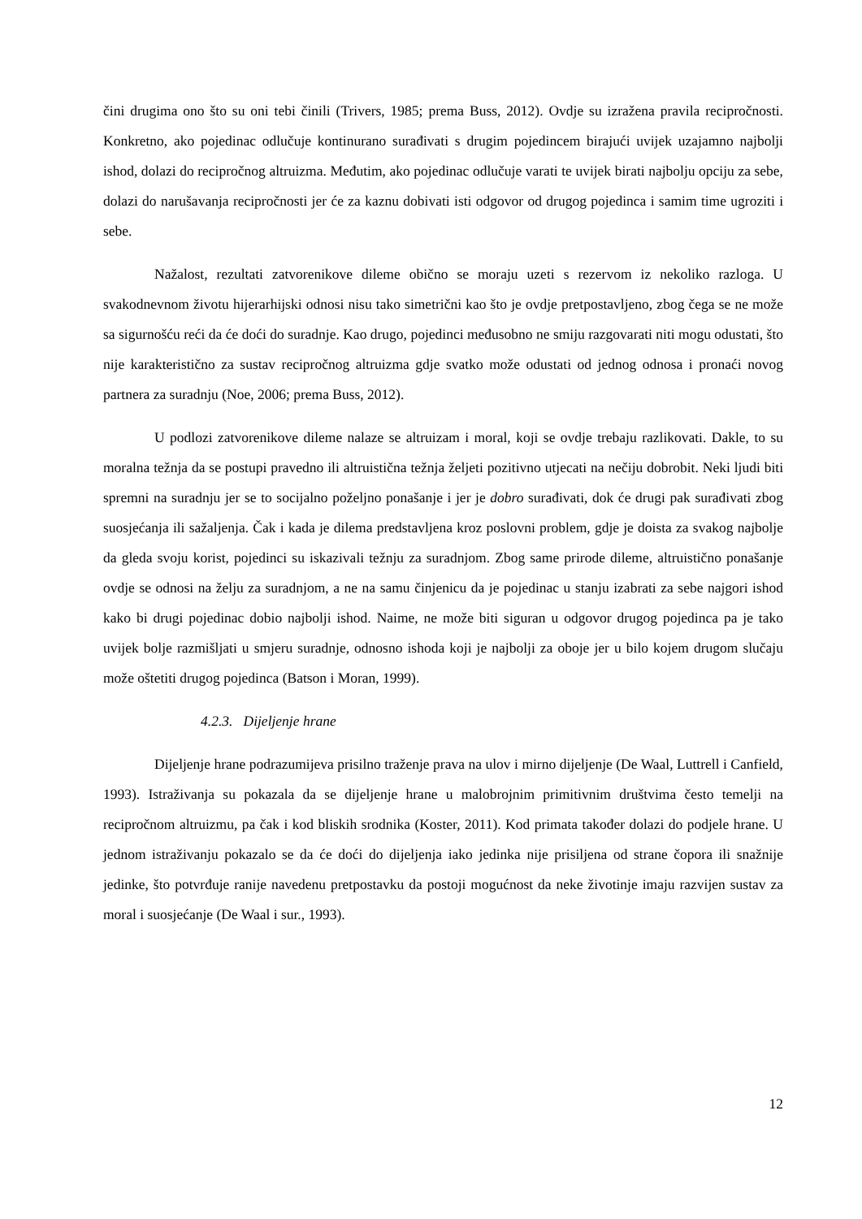čini drugima ono što su oni tebi činili (Trivers, 1985; prema Buss, 2012). Ovdje su izražena pravila recipročnosti. Konkretno, ako pojedinac odlučuje kontinurano surađivati s drugim pojedincem birajući uvijek uzajamno najbolji ishod, dolazi do recipročnog altruizma. Međutim, ako pojedinac odlučuje varati te uvijek birati najbolju opciju za sebe, dolazi do narušavanja recipročnosti jer će za kaznu dobivati isti odgovor od drugog pojedinca i samim time ugroziti i sebe.
Nažalost, rezultati zatvorenikove dileme obično se moraju uzeti s rezervom iz nekoliko razloga. U svakodnevnom životu hijerarhijski odnosi nisu tako simetrični kao što je ovdje pretpostavljeno, zbog čega se ne može sa sigurnošću reći da će doći do suradnje. Kao drugo, pojedinci međusobno ne smiju razgovarati niti mogu odustati, što nije karakteristično za sustav recipročnog altruizma gdje svatko može odustati od jednog odnosa i pronaći novog partnera za suradnju (Noe, 2006; prema Buss, 2012).
U podlozi zatvorenikove dileme nalaze se altruizam i moral, koji se ovdje trebaju razlikovati. Dakle, to su moralna težnja da se postupi pravedno ili altruistična težnja željeti pozitivno utjecati na nečiju dobrobit. Neki ljudi biti spremni na suradnju jer se to socijalno poželjno ponašanje i jer je dobro surađivati, dok će drugi pak surađivati zbog suosjećanja ili sažaljenja. Čak i kada je dilema predstavljena kroz poslovni problem, gdje je doista za svakog najbolje da gleda svoju korist, pojedinci su iskazivali težnju za suradnjom. Zbog same prirode dileme, altruistično ponašanje ovdje se odnosi na želju za suradnjom, a ne na samu činjenicu da je pojedinac u stanju izabrati za sebe najgori ishod kako bi drugi pojedinac dobio najbolji ishod. Naime, ne može biti siguran u odgovor drugog pojedinca pa je tako uvijek bolje razmišljati u smjeru suradnje, odnosno ishoda koji je najbolji za oboje jer u bilo kojem drugom slučaju može oštetiti drugog pojedinca (Batson i Moran, 1999).
4.2.3. Dijeljenje hrane
Dijeljenje hrane podrazumijeva prisilno traženje prava na ulov i mirno dijeljenje (De Waal, Luttrell i Canfield, 1993). Istraživanja su pokazala da se dijeljenje hrane u malobrojnim primitivnim društvima često temelji na recipročnom altruizmu, pa čak i kod bliskih srodnika (Koster, 2011). Kod primata također dolazi do podjele hrane. U jednom istraživanju pokazalo se da će doći do dijeljenja iako jedinka nije prisiljena od strane čopora ili snažnije jedinke, što potvrđuje ranije navedenu pretpostavku da postoji mogućnost da neke životinje imaju razvijen sustav za moral i suosjećanje (De Waal i sur., 1993).
12